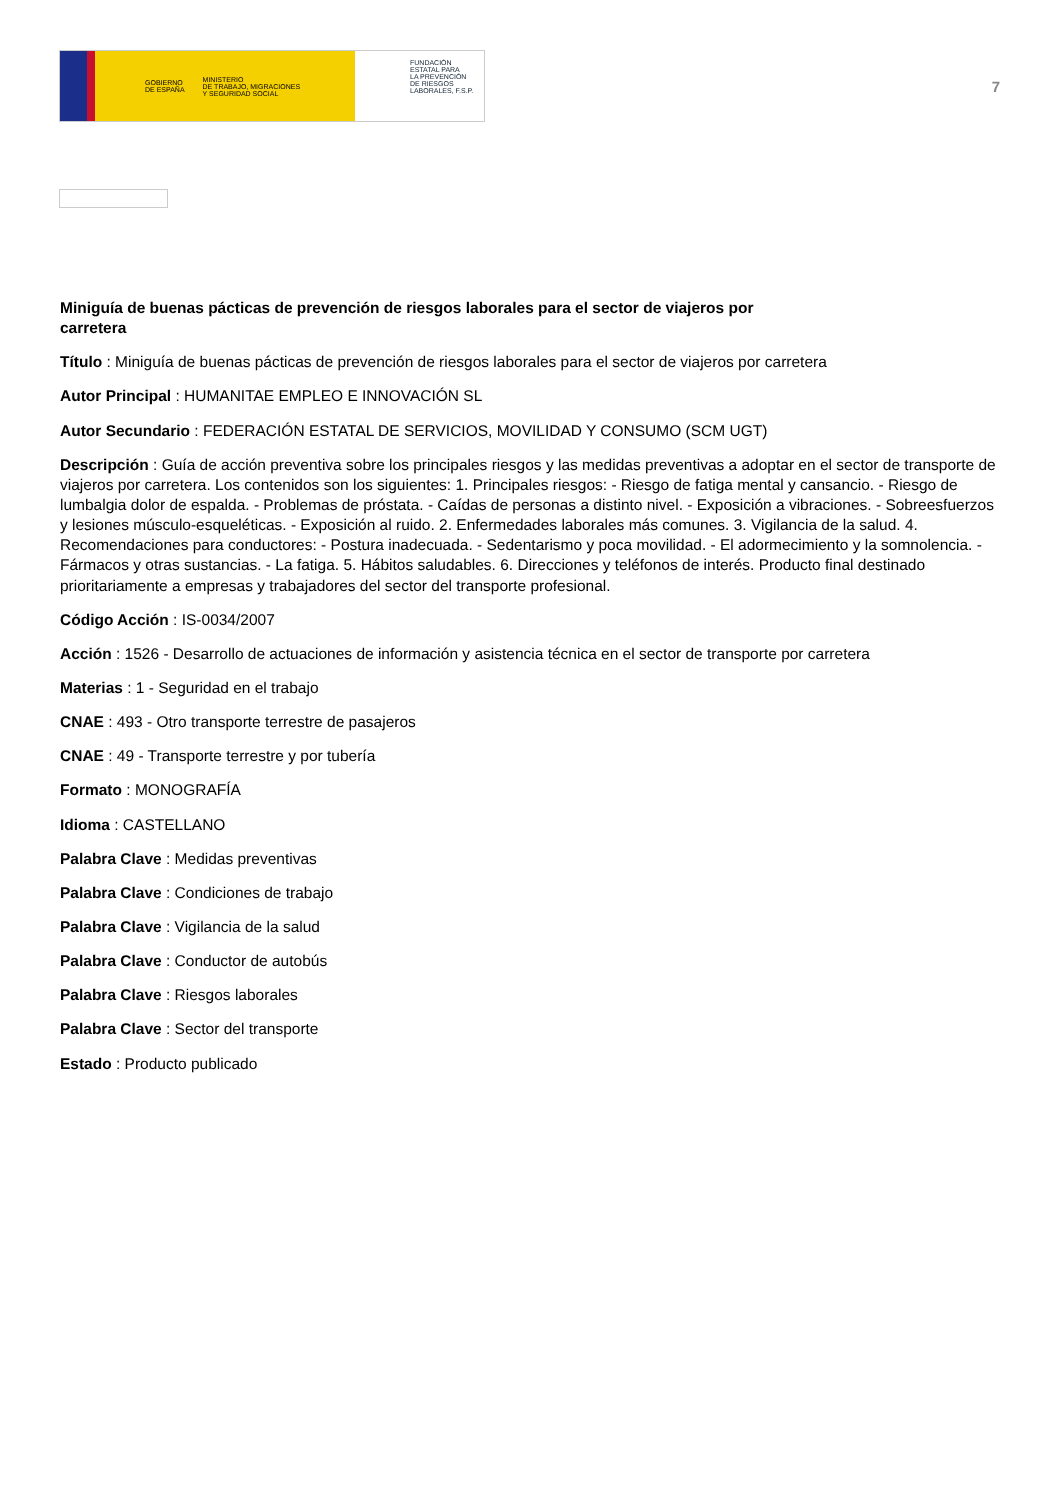GOBIERNO
DE ESPAÑA MINISTERIO
DE TRABAJO, MIGRACIONES
Y SEGURIDAD SOCIAL
FUNDACIÓN
ESTATAL PARA
LA PREVENCIÓN
DE RIESGOS
LABORALES, F.S.P.
7
Miniguía de buenas pácticas de prevención de riesgos laborales para el sector de viajeros por carretera
Título : Miniguía de buenas pácticas de prevención de riesgos laborales para el sector de viajeros por carretera
Autor Principal : HUMANITAE EMPLEO E INNOVACIÓN SL
Autor Secundario : FEDERACIÓN ESTATAL DE SERVICIOS, MOVILIDAD Y CONSUMO (SCM UGT)
Descripción : Guía de acción preventiva sobre los principales riesgos y las medidas preventivas a adoptar en el sector de transporte de viajeros por carretera. Los contenidos son los siguientes: 1. Principales riesgos: - Riesgo de fatiga mental y cansancio. - Riesgo de lumbalgia dolor de espalda. - Problemas de próstata. - Caídas de personas a distinto nivel. - Exposición a vibraciones. - Sobreesfuerzos y lesiones músculo-esqueléticas. - Exposición al ruido. 2. Enfermedades laborales más comunes. 3. Vigilancia de la salud. 4. Recomendaciones para conductores: - Postura inadecuada. - Sedentarismo y poca movilidad. - El adormecimiento y la somnolencia. - Fármacos y otras sustancias. - La fatiga. 5. Hábitos saludables. 6. Direcciones y teléfonos de interés. Producto final destinado prioritariamente a empresas y trabajadores del sector del transporte profesional.
Código Acción : IS-0034/2007
Acción : 1526 - Desarrollo de actuaciones de información y asistencia técnica en el sector de transporte por carretera
Materias : 1 - Seguridad en el trabajo
CNAE : 493 - Otro transporte terrestre de pasajeros
CNAE : 49 - Transporte terrestre y por tubería
Formato : MONOGRAFÍA
Idioma : CASTELLANO
Palabra Clave : Medidas preventivas
Palabra Clave : Condiciones de trabajo
Palabra Clave : Vigilancia de la salud
Palabra Clave : Conductor de autobús
Palabra Clave : Riesgos laborales
Palabra Clave : Sector del transporte
Estado : Producto publicado